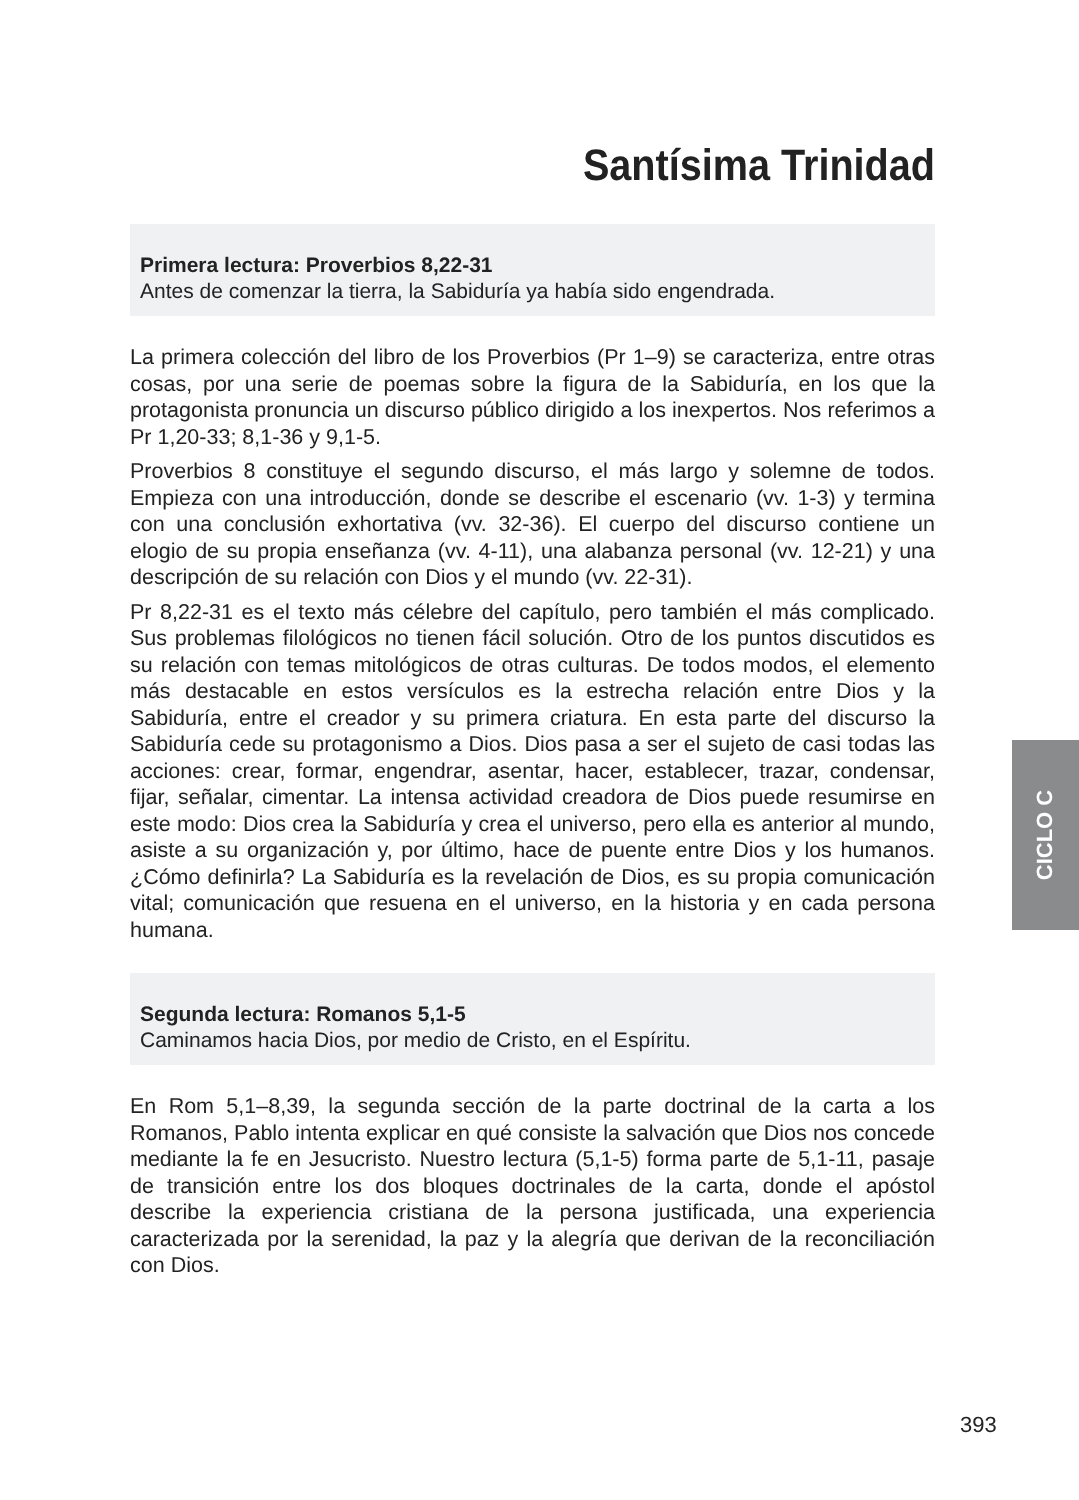Santísima Trinidad
Primera lectura: Proverbios 8,22-31
Antes de comenzar la tierra, la Sabiduría ya había sido engendrada.
La primera colección del libro de los Proverbios (Pr 1–9) se caracteriza, entre otras cosas, por una serie de poemas sobre la figura de la Sabiduría, en los que la protagonista pronuncia un discurso público dirigido a los inexpertos. Nos referimos a Pr 1,20-33; 8,1-36 y 9,1-5.
Proverbios 8 constituye el segundo discurso, el más largo y solemne de todos. Empieza con una introducción, donde se describe el escenario (vv. 1-3) y termina con una conclusión exhortativa (vv. 32-36). El cuerpo del discurso contiene un elogio de su propia enseñanza (vv. 4-11), una alabanza personal (vv. 12-21) y una descripción de su relación con Dios y el mundo (vv. 22-31).
Pr 8,22-31 es el texto más célebre del capítulo, pero también el más complicado. Sus problemas filológicos no tienen fácil solución. Otro de los puntos discutidos es su relación con temas mitológicos de otras culturas. De todos modos, el elemento más destacable en estos versículos es la estrecha relación entre Dios y la Sabiduría, entre el creador y su primera criatura. En esta parte del discurso la Sabiduría cede su protagonismo a Dios. Dios pasa a ser el sujeto de casi todas las acciones: crear, formar, engendrar, asentar, hacer, establecer, trazar, condensar, fijar, señalar, cimentar. La intensa actividad creadora de Dios puede resumirse en este modo: Dios crea la Sabiduría y crea el universo, pero ella es anterior al mundo, asiste a su organización y, por último, hace de puente entre Dios y los humanos. ¿Cómo definirla? La Sabiduría es la revelación de Dios, es su propia comunicación vital; comunicación que resuena en el universo, en la historia y en cada persona humana.
Segunda lectura: Romanos 5,1-5
Caminamos hacia Dios, por medio de Cristo, en el Espíritu.
En Rom 5,1–8,39, la segunda sección de la parte doctrinal de la carta a los Romanos, Pablo intenta explicar en qué consiste la salvación que Dios nos concede mediante la fe en Jesucristo. Nuestro lectura (5,1-5) forma parte de 5,1-11, pasaje de transición entre los dos bloques doctrinales de la carta, donde el apóstol describe la experiencia cristiana de la persona justificada, una experiencia caracterizada por la serenidad, la paz y la alegría que derivan de la reconciliación con Dios.
CICLO C
393